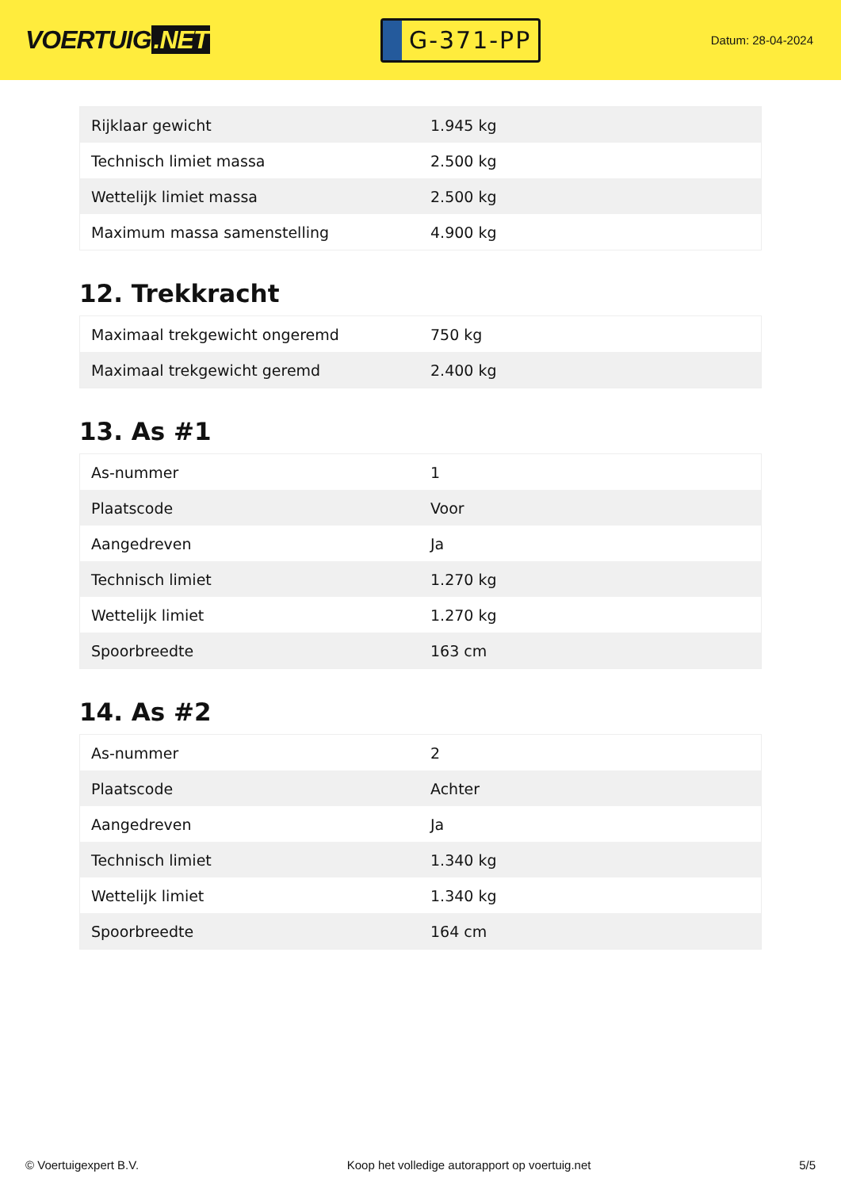VOERTUIG.NET
G-371-PP
Datum: 28-04-2024
| Rijklaar gewicht | 1.945 kg |
| Technisch limiet massa | 2.500 kg |
| Wettelijk limiet massa | 2.500 kg |
| Maximum massa samenstelling | 4.900 kg |
12. Trekkracht
| Maximaal trekgewicht ongeremd | 750 kg |
| Maximaal trekgewicht geremd | 2.400 kg |
13. As #1
| As-nummer | 1 |
| Plaatscode | Voor |
| Aangedreven | Ja |
| Technisch limiet | 1.270 kg |
| Wettelijk limiet | 1.270 kg |
| Spoorbreedte | 163 cm |
14. As #2
| As-nummer | 2 |
| Plaatscode | Achter |
| Aangedreven | Ja |
| Technisch limiet | 1.340 kg |
| Wettelijk limiet | 1.340 kg |
| Spoorbreedte | 164 cm |
© Voertuigexpert B.V. Koop het volledige autorapport op voertuig.net 5/5